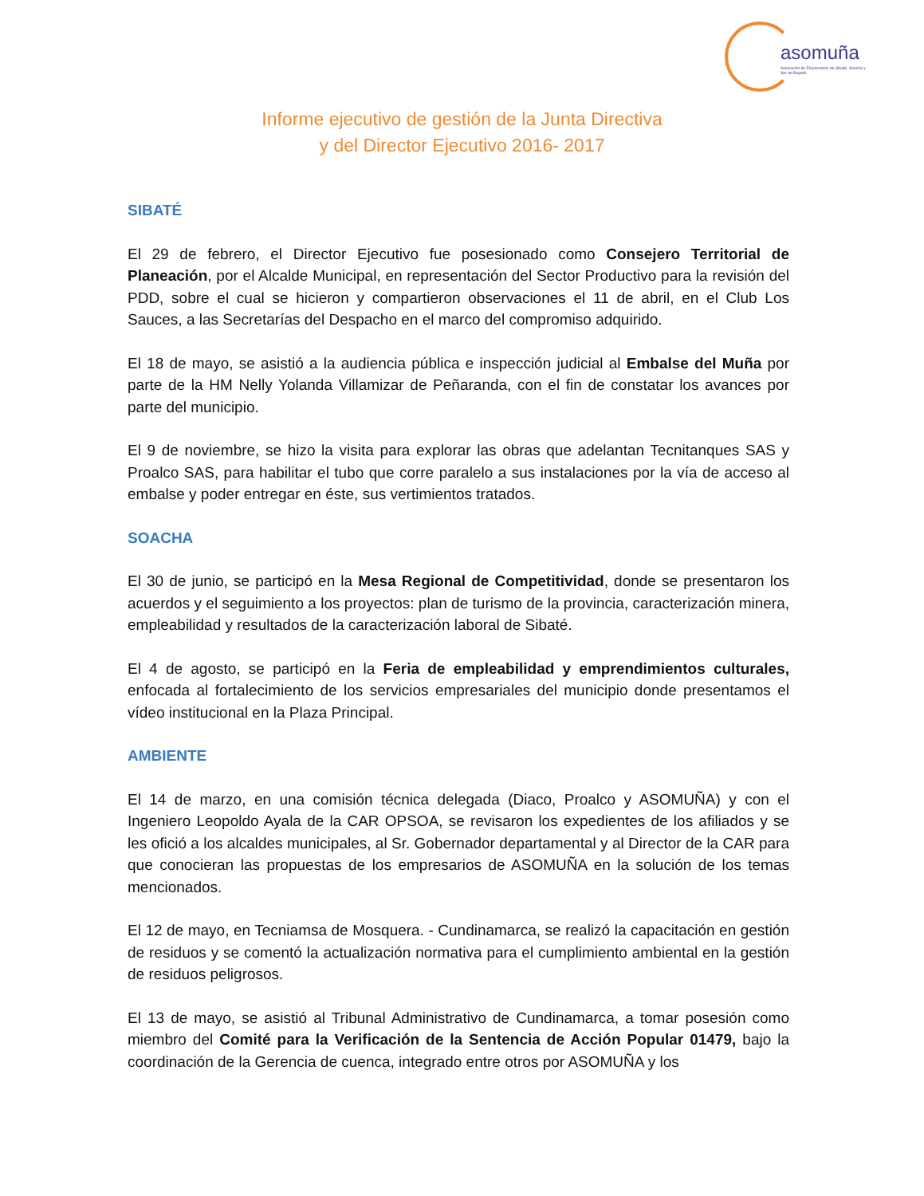asomuña
Asociación de Empresarios de Sibaté, Soacha y Sur de Bogotá
Informe ejecutivo de gestión de la Junta Directiva
y del Director Ejecutivo 2016- 2017
SIBATÉ
El 29 de febrero, el Director Ejecutivo fue posesionado como Consejero Territorial de Planeación, por el Alcalde Municipal, en representación del Sector Productivo para la revisión del PDD, sobre el cual se hicieron y compartieron observaciones el 11 de abril, en el Club Los Sauces, a las Secretarías del Despacho en el marco del compromiso adquirido.
El 18 de mayo, se asistió a la audiencia pública e inspección judicial al Embalse del Muña por parte de la HM Nelly Yolanda Villamizar de Peñaranda, con el fin de constatar los avances por parte del municipio.
El 9 de noviembre, se hizo la visita para explorar las obras que adelantan Tecnitanques SAS y Proalco SAS, para habilitar el tubo que corre paralelo a sus instalaciones por la vía de acceso al embalse y poder entregar en éste, sus vertimientos tratados.
SOACHA
El 30 de junio, se participó en la Mesa Regional de Competitividad, donde se presentaron los acuerdos y el seguimiento a los proyectos: plan de turismo de la provincia, caracterización minera, empleabilidad y resultados de la caracterización laboral de Sibaté.
El 4 de agosto, se participó en la Feria de empleabilidad y emprendimientos culturales, enfocada al fortalecimiento de los servicios empresariales del municipio donde presentamos el vídeo institucional en la Plaza Principal.
AMBIENTE
El 14 de marzo, en una comisión técnica delegada (Diaco, Proalco y ASOMUÑA) y con el Ingeniero Leopoldo Ayala de la CAR OPSOA, se revisaron los expedientes de los afiliados y se les ofició a los alcaldes municipales, al Sr. Gobernador departamental y al Director de la CAR para que conocieran las propuestas de los empresarios de ASOMUÑA en la solución de los temas mencionados.
El 12 de mayo, en Tecniamsa de Mosquera. - Cundinamarca, se realizó la capacitación en gestión de residuos y se comentó la actualización normativa para el cumplimiento ambiental en la gestión de residuos peligrosos.
El 13 de mayo, se asistió al Tribunal Administrativo de Cundinamarca, a tomar posesión como miembro del Comité para la Verificación de la Sentencia de Acción Popular 01479, bajo la coordinación de la Gerencia de cuenca, integrado entre otros por ASOMUÑA y los